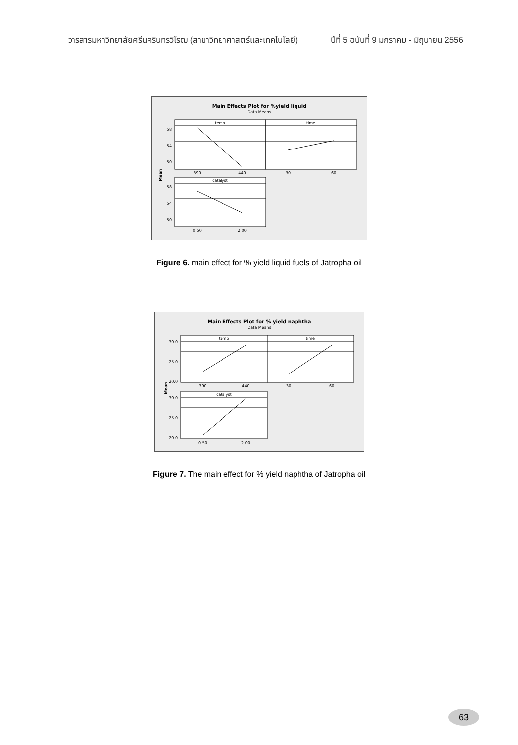วารสารมหาวิทยาลัยศรีนครินทรวิโรฒ (สาขาวิทยาศาสตร์และเทคโนโลยี) ปีที่ 5 ฉบับที่ 9 มกราคม - มิถุนายน 2556
Main Effects Plot for %yield liquid
Data Means
temp
time
390
440
30
60
58
54
50
catalyst
58
54
50
0.50
2.00
Mean
Figure 6. main effect for % yield liquid fuels of Jatropha oil
Main Effects Plot for % yield naphtha
Data Means
temp
time
390
440
30
60
30.0
25.0
20.0
catalyst
30.0
25.0
20.0
0.50
2.00
Mean
Figure 7. The main effect for % yield naphtha of Jatropha oil
63